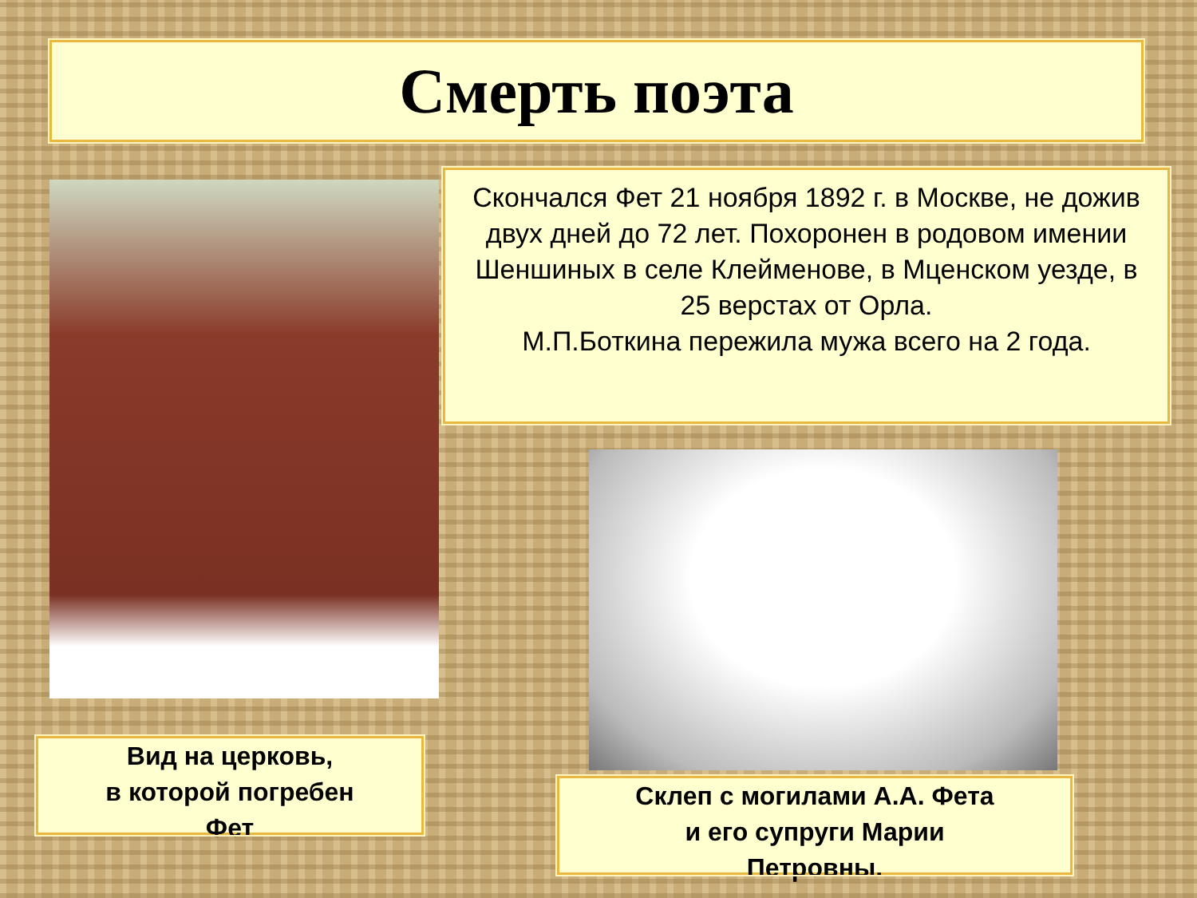Смерть поэта
Скончался Фет 21 ноября 1892 г. в Москве, не дожив двух дней до 72 лет. Похоронен в родовом имении Шеншиных в селе Клейменове, в Мценском уезде, в 25 верстах от Орла.
М.П.Боткина пережила мужа всего на 2 года.
Вид на церковь,
в которой погребен
Фет
Склеп с могилами А.А. Фета
и его супруги Марии
Петровны.